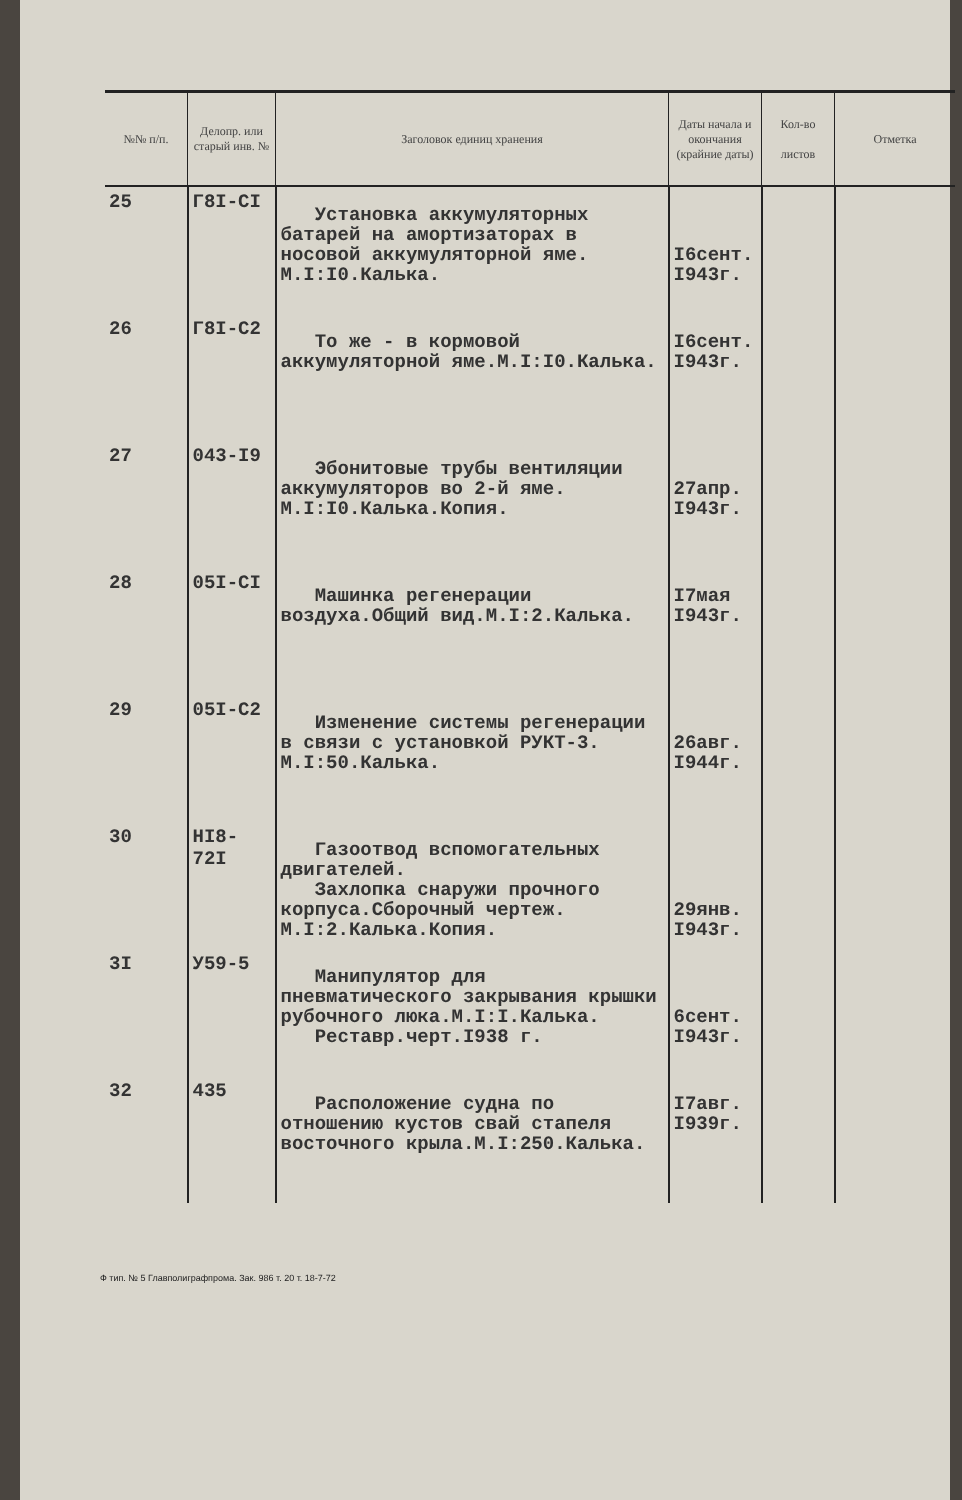| №№ п/п. | Делопр. или старый инв. № | Заголовок единиц хранения | Даты начала и окончания (крайние даты) | Кол-во листов | Отметка |
| --- | --- | --- | --- | --- | --- |
| 25 | Г8I-CI | Установка аккумуляторных батарей на амортизаторах в носовой аккумуляторной яме. М.I:I0.Калька. | I6сент. I943г. | | |
| 26 | Г8I-C2 | То же - в кормовой аккумуляторной яме.М.I:I0.Калька. | I6сент. I943г. | | |
| 27 | 043-I9 | Эбонитовые трубы вентиляции аккумуляторов во 2-й яме. М.I:I0.Калька.Копия. | 27апр. I943г. | | |
| 28 | 05I-CI | Машинка регенерации воздуха.Общий вид.М.I:2.Калька. | I7мая I943г. | | |
| 29 | 05I-C2 | Изменение системы регенерации в связи с установкой РУКТ-3. М.I:50.Калька. | 26авг. I944г. | | |
| 30 | HI8-72I | Газоотвод вспомогательных двигателей. Захлопка снаружи прочного корпуса.Сборочный чертеж. М.I:2.Калька.Копия. | 29янв. I943г. | | |
| 3I | У59-5 | Манипулятор для пневматического закрывания крышки рубочного люка.М.I:I.Калька. Реставр.черт.I938 г. | 6сент. I943г. | | |
| 32 | 435 | Расположение судна по отношению кустов свай стапеля восточного крыла.М.I:250.Калька. | I7авг. I939г. | | |
Ф тип. № 5 Главполиграфпрома. Зак. 986 т. 20 т. 18-7-72